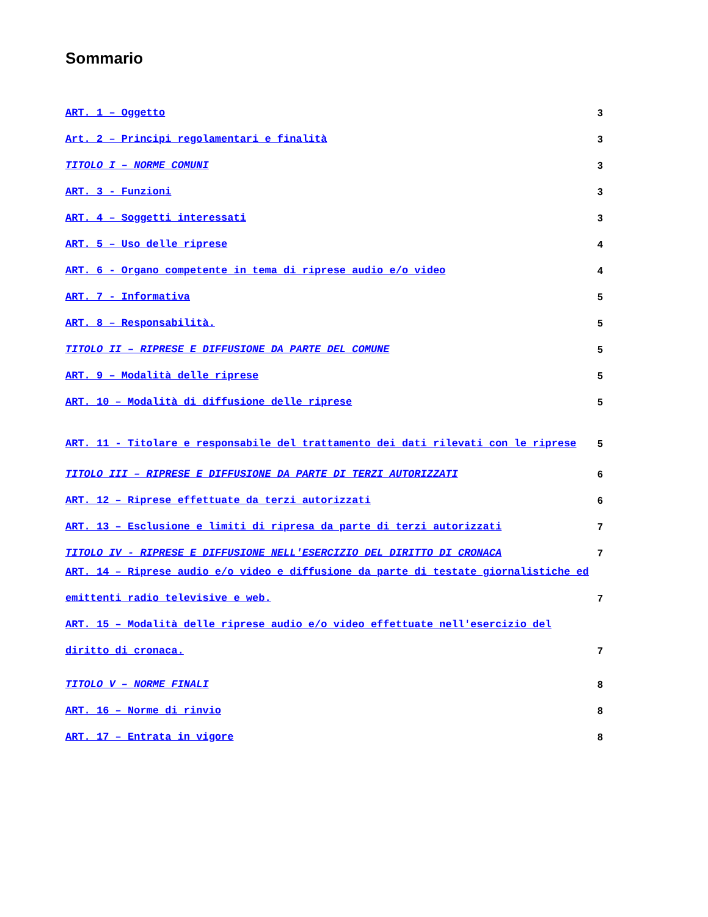Sommario
ART. 1 – Oggetto 3
Art. 2 – Principi regolamentari e finalità 3
TITOLO I – NORME COMUNI 3
ART. 3 - Funzioni 3
ART. 4 – Soggetti interessati 3
ART. 5 – Uso delle riprese 4
ART. 6 - Organo competente in tema di riprese audio e/o video 4
ART. 7 - Informativa 5
ART. 8 – Responsabilità. 5
TITOLO II – RIPRESE E DIFFUSIONE DA PARTE DEL COMUNE 5
ART. 9 – Modalità delle riprese 5
ART. 10 – Modalità di diffusione delle riprese 5
ART. 11 - Titolare e responsabile del trattamento dei dati rilevati con le riprese 5
TITOLO III – RIPRESE E DIFFUSIONE DA PARTE DI TERZI AUTORIZZATI 6
ART. 12 – Riprese effettuate da terzi autorizzati 6
ART. 13 – Esclusione e limiti di ripresa da parte di terzi autorizzati 7
TITOLO IV - RIPRESE E DIFFUSIONE NELL'ESERCIZIO DEL DIRITTO DI CRONACA 7
ART. 14 – Riprese audio e/o video e diffusione da parte di testate giornalistiche ed emittenti radio televisive e web. 7
ART. 15 – Modalità delle riprese audio e/o video effettuate nell'esercizio del diritto di cronaca. 7
TITOLO V – NORME FINALI 8
ART. 16 – Norme di rinvio 8
ART. 17 – Entrata in vigore 8